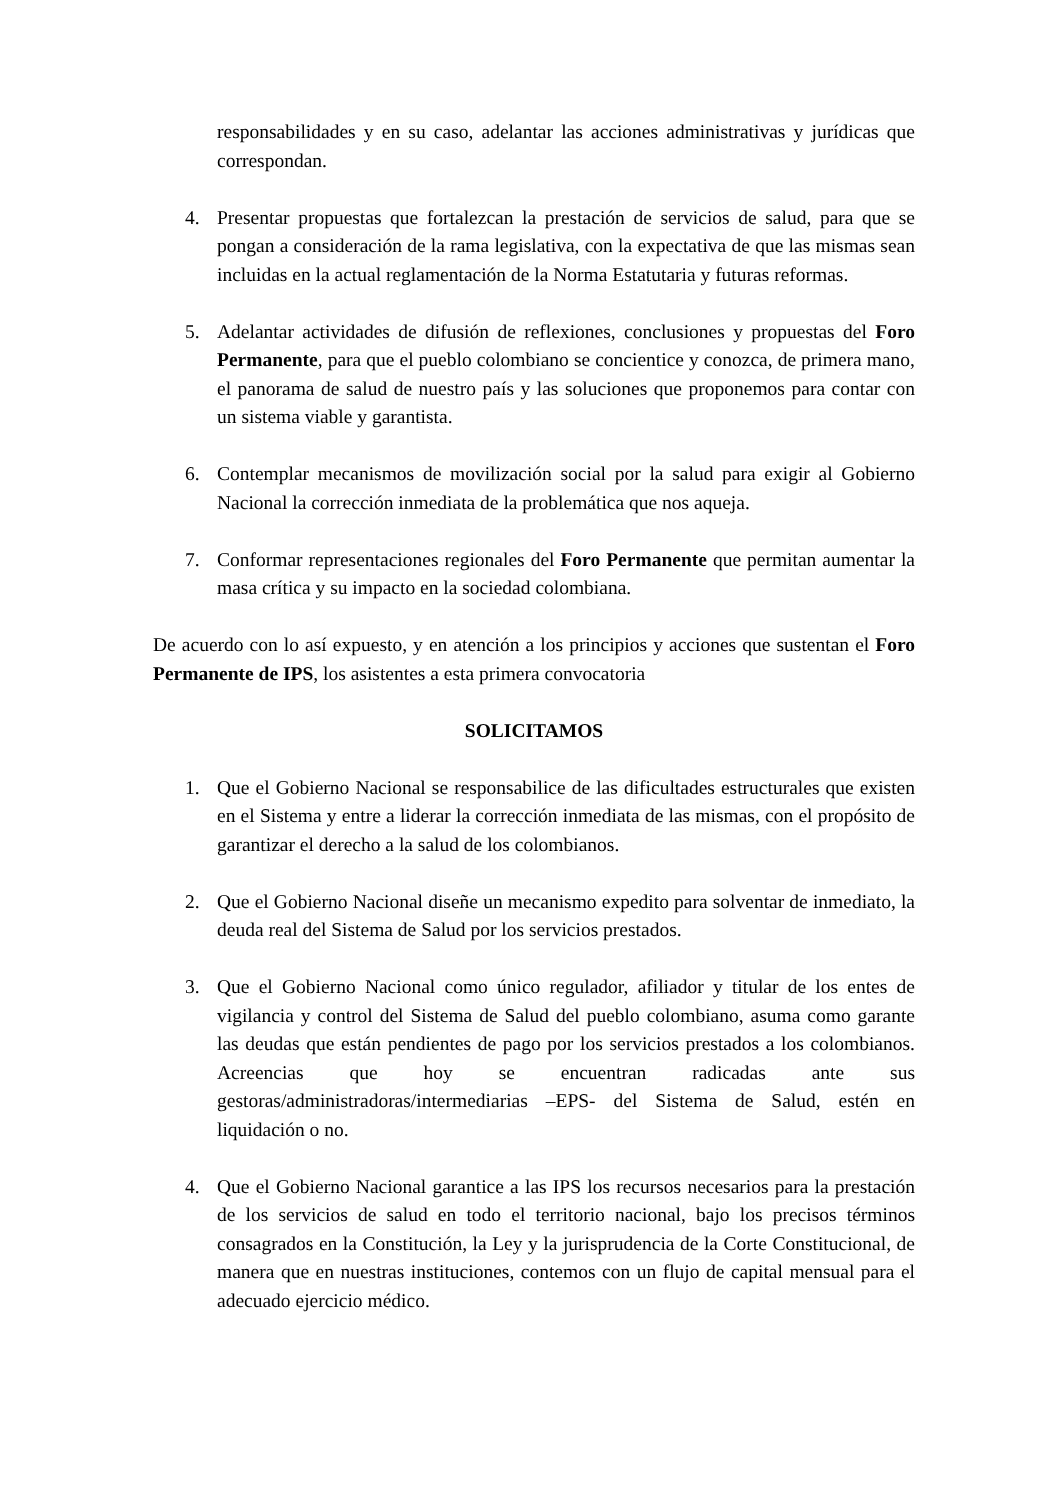responsabilidades y en su caso, adelantar las acciones administrativas y jurídicas que correspondan.
4. Presentar propuestas que fortalezcan la prestación de servicios de salud, para que se pongan a consideración de la rama legislativa, con la expectativa de que las mismas sean incluidas en la actual reglamentación de la Norma Estatutaria y futuras reformas.
5. Adelantar actividades de difusión de reflexiones, conclusiones y propuestas del Foro Permanente, para que el pueblo colombiano se concientice y conozca, de primera mano, el panorama de salud de nuestro país y las soluciones que proponemos para contar con un sistema viable y garantista.
6. Contemplar mecanismos de movilización social por la salud para exigir al Gobierno Nacional la corrección inmediata de la problemática que nos aqueja.
7. Conformar representaciones regionales del Foro Permanente que permitan aumentar la masa crítica y su impacto en la sociedad colombiana.
De acuerdo con lo así expuesto, y en atención a los principios y acciones que sustentan el Foro Permanente de IPS, los asistentes a esta primera convocatoria
SOLICITAMOS
1. Que el Gobierno Nacional se responsabilice de las dificultades estructurales que existen en el Sistema y entre a liderar la corrección inmediata de las mismas, con el propósito de garantizar el derecho a la salud de los colombianos.
2. Que el Gobierno Nacional diseñe un mecanismo expedito para solventar de inmediato, la deuda real del Sistema de Salud por los servicios prestados.
3. Que el Gobierno Nacional como único regulador, afiliador y titular de los entes de vigilancia y control del Sistema de Salud del pueblo colombiano, asuma como garante las deudas que están pendientes de pago por los servicios prestados a los colombianos. Acreencias que hoy se encuentran radicadas ante sus gestoras/administradoras/intermediarias –EPS- del Sistema de Salud, estén en liquidación o no.
4. Que el Gobierno Nacional garantice a las IPS los recursos necesarios para la prestación de los servicios de salud en todo el territorio nacional, bajo los precisos términos consagrados en la Constitución, la Ley y la jurisprudencia de la Corte Constitucional, de manera que en nuestras instituciones, contemos con un flujo de capital mensual para el adecuado ejercicio médico.